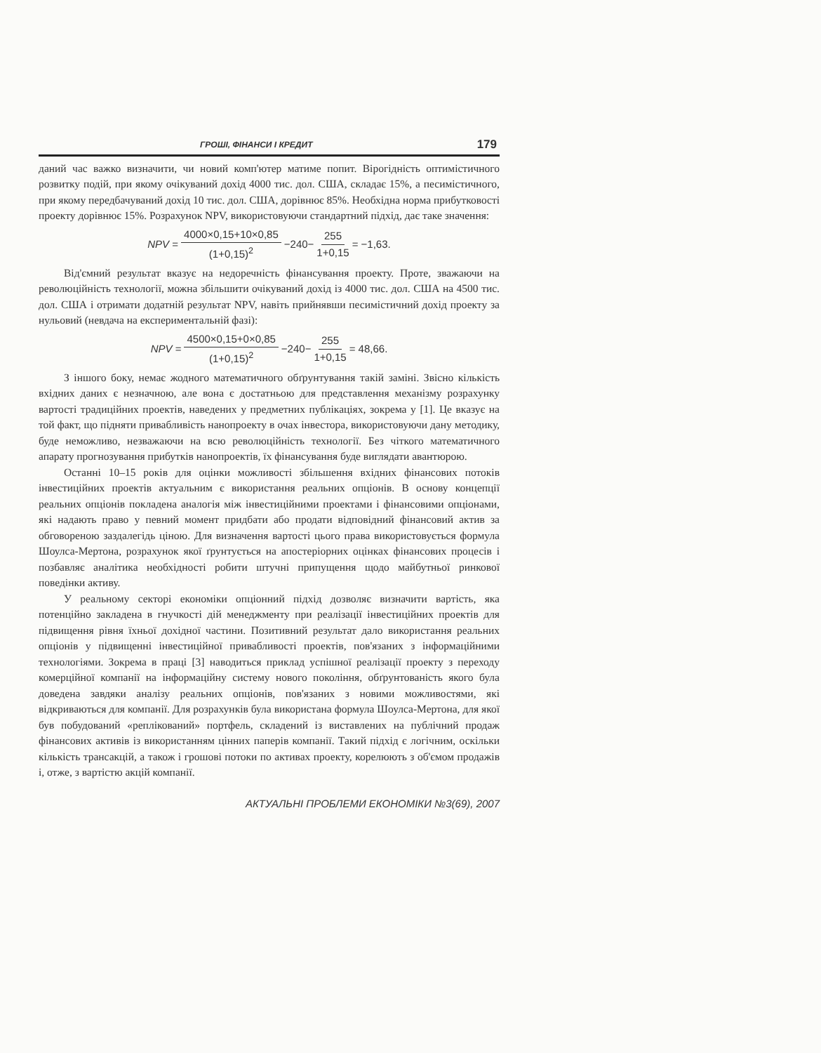ГРОШІ, ФІНАНСИ І КРЕДИТ 179
даний час важко визначити, чи новий комп'ютер матиме попит. Вірогідність оптимістичного розвитку подій, при якому очікуваний дохід 4000 тис. дол. США, складає 15%, а песимістичного, при якому передбачуваний дохід 10 тис. дол. США, дорівнює 85%. Необхідна норма прибутковості проекту дорівнює 15%. Розрахунок NPV, використовуючи стандартний підхід, дає таке значення:
NPV = 4000×0,15+10×0,85 (1+0,15)<sup>2</sup> −240− 255 1+0,15 = −1,63.
Від'ємний результат вказує на недоречність фінансування проекту. Проте, зважаючи на революційність технології, можна збільшити очікуваний дохід із 4000 тис. дол. США на 4500 тис. дол. США і отримати додатній результат NPV, навіть прийнявши песимістичний дохід проекту за нульовий (невдача на експериментальній фазі):
NPV = 4500×0,15+0×0,85 (1+0,15)<sup>2</sup> −240− 255 1+0,15 = 48,66.
З іншого боку, немає жодного математичного обґрунтування такій заміні. Звісно кількість вхідних даних є незначною, але вона є достатньою для представлення механізму розрахунку вартості традиційних проектів, наведених у предметних публікаціях, зокрема у [1]. Це вказує на той факт, що підняти привабливість нанопроекту в очах інвестора, використовуючи дану методику, буде неможливо, незважаючи на всю революційність технології. Без чіткого математичного апарату прогнозування прибутків нанопроектів, їх фінансування буде виглядати авантюрою.
Останні 10–15 років для оцінки можливості збільшення вхідних фінансових потоків інвестиційних проектів актуальним є використання реальних опціонів. В основу концепції реальних опціонів покладена аналогія між інвестиційними проектами і фінансовими опціонами, які надають право у певний момент придбати або продати відповідний фінансовий актив за обговореною заздалегідь ціною. Для визначення вартості цього права використовується формула Шоулса-Мертона, розрахунок якої ґрунтується на апостеріорних оцінках фінансових процесів і позбавляє аналітика необхідності робити штучні припущення щодо майбутньої ринкової поведінки активу.
У реальному секторі економіки опціонний підхід дозволяє визначити вартість, яка потенційно закладена в гнучкості дій менеджменту при реалізації інвестиційних проектів для підвищення рівня їхньої дохідної частини. Позитивний результат дало використання реальних опціонів у підвищенні інвестиційної привабливості проектів, пов'язаних з інформаційними технологіями. Зокрема в праці [3] наводиться приклад успішної реалізації проекту з переходу комерційної компанії на інформаційну систему нового покоління, обґрунтованість якого була доведена завдяки аналізу реальних опціонів, пов'язаних з новими можливостями, які відкриваються для компанії. Для розрахунків була використана формула Шоулса-Мертона, для якої був побудований «реплікований» портфель, складений із виставлених на публічний продаж фінансових активів із використанням цінних паперів компанії. Такий підхід є логічним, оскільки кількість трансакцій, а також і грошові потоки по активах проекту, корелюють з об'ємом продажів і, отже, з вартістю акцій компанії.
АКТУАЛЬНІ ПРОБЛЕМИ ЕКОНОМІКИ №3(69), 2007